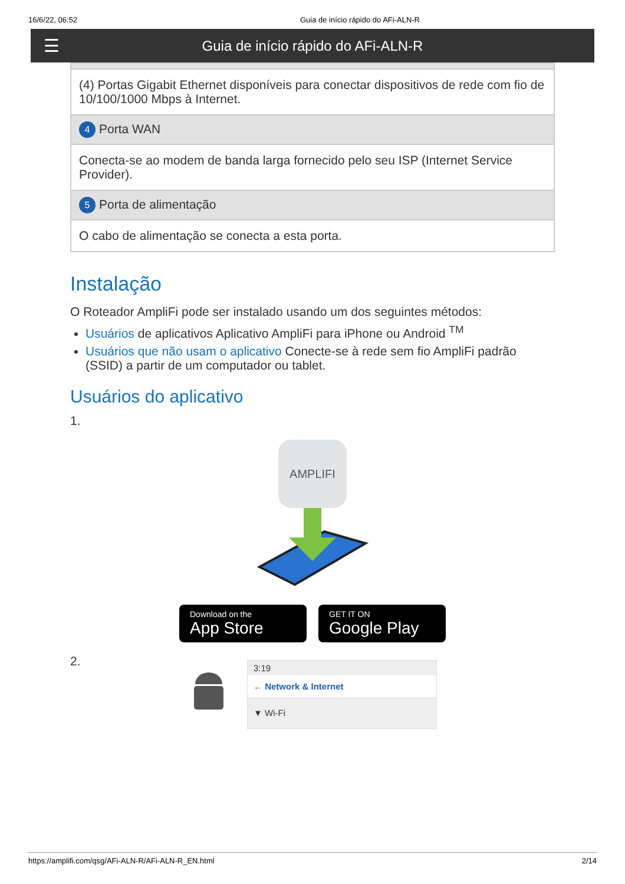16/6/22, 06:52 Guia de início rápido do AFi-ALN-R
☰
Guia de início rápido do AFi-ALN-R
| (4) Portas Gigabit Ethernet disponíveis para conectar dispositivos de rede com fio de 10/100/1000 Mbps à Internet. |
| 4 Porta WAN |
| Conecta-se ao modem de banda larga fornecido pelo seu ISP (Internet Service Provider). |
| 5 Porta de alimentação |
| O cabo de alimentação se conecta a esta porta. |
Instalação
O Roteador AmpliFi pode ser instalado usando um dos seguintes métodos:
Usuários de aplicativos Aplicativo AmpliFi para iPhone ou Android <sup>TM</sup>
Usuários que não usam o aplicativo Conecte-se à rede sem fio AmpliFi padrão (SSID) a partir de um computador ou tablet.
Usuários do aplicativo
1.
AMPLIFI
Download on the App Store GET IT ON Google Play
2.
3:19
← Network & Internet
▼ Wi-Fi
https://amplifi.com/qsg/AFi-ALN-R/AFi-ALN-R_EN.html 2/14